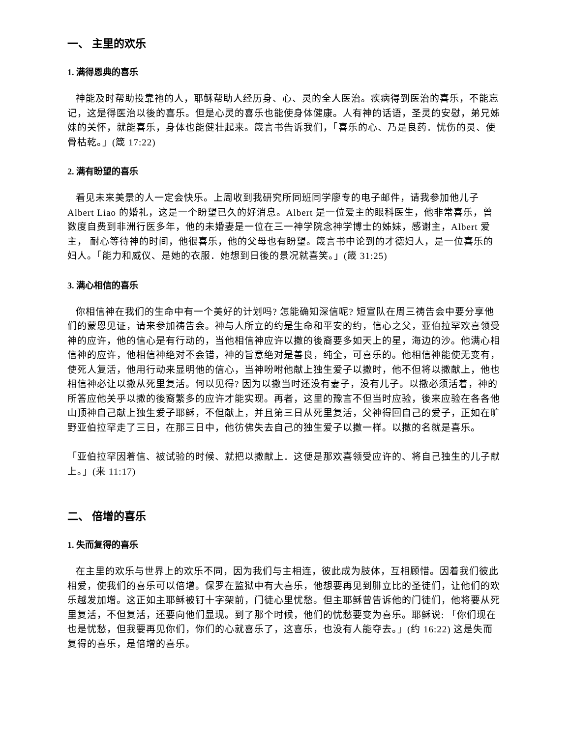一、 主里的欢乐
1. 满得恩典的喜乐
神能及时帮助投靠祂的人，耶稣帮助人经历身、心、灵的全人医治。疾病得到医治的喜乐，不能忘记，这是得医治以後的喜乐。但是心灵的喜乐也能使身体健康。人有神的话语，圣灵的安慰，弟兄姊妹的关怀，就能喜乐，身体也能健壮起来。箴言书告诉我们，「喜乐的心、乃是良药．忧伤的灵、使骨枯乾。」(箴 17:22)
2. 满有盼望的喜乐
看见未来美景的人一定会快乐。上周收到我研究所同班同学廖专的电子邮件，请我参加他儿子 Albert Liao 的婚礼，这是一个盼望已久的好消息。Albert 是一位爱主的眼科医生，他非常喜乐，曾数度自费到非洲行医多年，他的未婚妻是一位在三一神学院念神学博士的姊妹，感谢主，Albert 爱主， 耐心等待神的时间，他很喜乐，他的父母也有盼望。箴言书中论到的才德妇人，是一位喜乐的妇人。「能力和威仪、是她的衣服．她想到日後的景况就喜笑。」(箴 31:25)
3. 满心相信的喜乐
你相信神在我们的生命中有一个美好的计划吗? 怎能确知深信呢? 短宣队在周三祷告会中要分享他们的蒙恩见证，请来参加祷告会。神与人所立的约是生命和平安的约，信心之父，亚伯拉罕欢喜领受神的应许，他的信心是有行动的，当他相信神应许以撒的後裔要多如天上的星，海边的沙。他满心相信神的应许，他相信神绝对不会错，神的旨意绝对是善良，纯全，可喜乐的。他相信神能使无变有，使死人复活，他用行动来显明他的信心，当神吩咐他献上独生爱子以撒时，他不但将以撒献上，他也相信神必让以撒从死里复活。何以见得? 因为以撒当时还没有妻子，没有儿子。以撒必须活着，神的所答应他关乎以撒的後裔繁多的应许才能实现。再者，这里的豫言不但当时应验，後来应验在各各他山顶神自己献上独生爱子耶稣，不但献上，并且第三日从死里复活，父神得回自己的爱子，正如在旷野亚伯拉罕走了三日，在那三日中，他彷佛失去自己的独生爱子以撒一样。以撒的名就是喜乐。
「亚伯拉罕因着信、被试验的时候、就把以撒献上．这便是那欢喜领受应许的、将自己独生的儿子献上。」(来 11:17)
二、 倍增的喜乐
1. 失而复得的喜乐
在主里的欢乐与世界上的欢乐不同，因为我们与主相连，彼此成为肢体，互相顾惜。因着我们彼此相爱，使我们的喜乐可以倍增。保罗在监狱中有大喜乐，他想要再见到腓立比的圣徒们，让他们的欢乐越发加增。这正如主耶稣被钉十字架前，门徒心里忧愁。但主耶稣曾告诉他的门徒们，他将要从死里复活，不但复活，还要向他们显现。到了那个时候，他们的忧愁要变为喜乐。耶稣说: 「你们现在也是忧愁，但我要再见你们，你们的心就喜乐了，这喜乐，也没有人能夺去。」(约 16:22) 这是失而复得的喜乐，是倍增的喜乐。